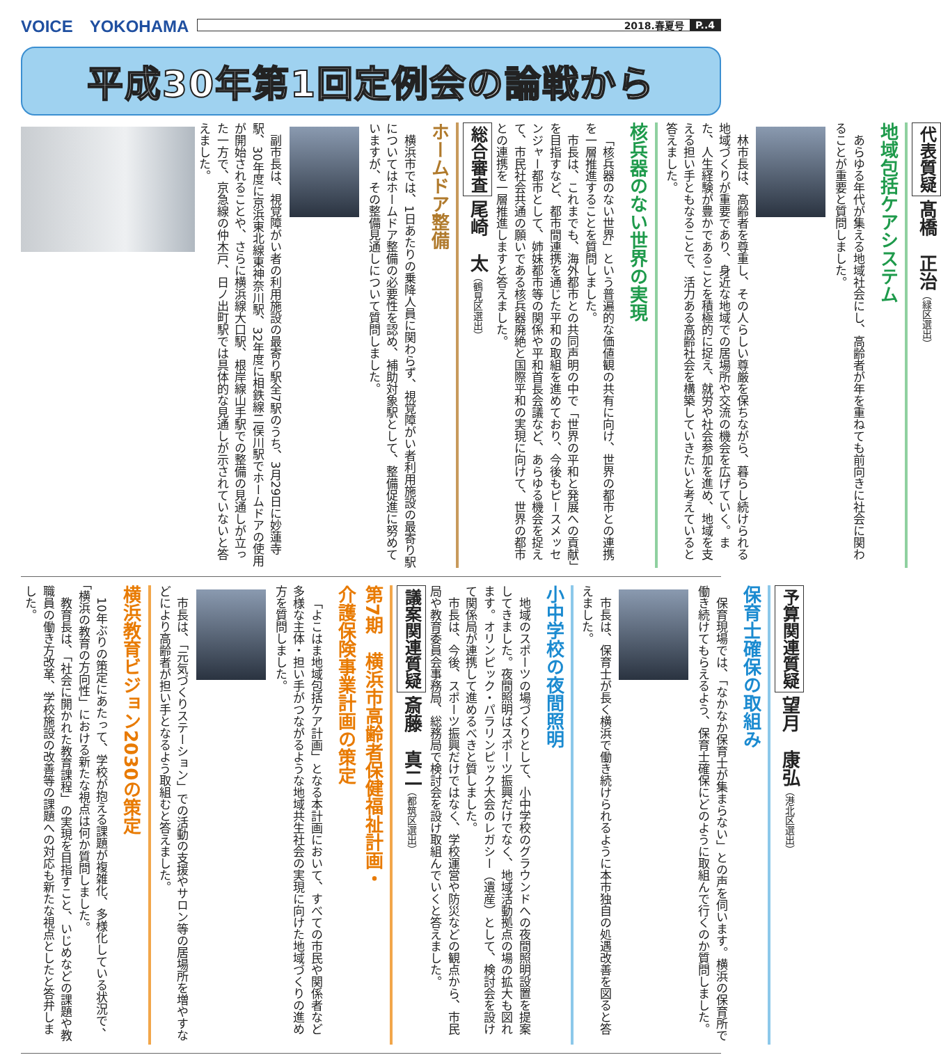VOICE　YOKOHAMA
2018.春夏号 P..4
平成30年第1回定例会の論戦から
代表質疑 髙橋　正治（緑区選出）
地域包括ケアシステム
あらゆる年代が集える地域社会にし、高齢者が年を重ねても前向きに社会に関わることが重要と質問しました。
林市長は、高齢者を尊重し、その人らしい尊厳を保ちながら、暮らし続けられる地域づくりが重要であり、身近な地域での居場所や交流の機会を広げていく。また、人生経験が豊かであることを積極的に捉え、就労や社会参加を進め、地域を支える担い手ともなることで、活力ある高齢社会を構築していきたいと考えていると答えました。
核兵器のない世界の実現
「核兵器のない世界」という普遍的な価値観の共有に向け、世界の都市との連携を一層推進することを質問しました。
市長は、これまでも、海外都市との共同声明の中で「世界の平和と発展への貢献」を目指すなど、都市間連携を通じた平和の取組を進めており、今後もピースメッセンジャー都市として、姉妹都市等の関係や平和首長会議など、あらゆる機会を捉えて、市民社会共通の願いである核兵器廃絶と国際平和の実現に向けて、世界の都市との連携を一層推進しますと答えました。
総合審査 尾崎　太（鶴見区選出）
ホームドア整備
横浜市では、1日あたりの乗降人員に関わらず、視覚障がい者利用施設の最寄り駅についてはホームドア整備の必要性を認め、補助対象駅として、整備促進に努めていますが、その整備見通しについて質問しました。
副市長は、視覚障がい者の利用施設の最寄り駅全7駅のうち、3月29日に妙蓮寺駅、30年度に京浜東北線東神奈川駅、32年度に相鉄線二俣川駅でホームドアの使用が開始されることや、さらに横浜線大口駅、根岸線山手駅での整備の見通しが立った一方で、京急線の仲木戸、日ノ出町駅では具体的な見通しが示されていないと答えました。
予算関連質疑 望月　康弘（港北区選出）
保育士確保の取組み
保育現場では、「なかなか保育士が集まらない」との声を伺います。横浜の保育所で働き続けてもらえるよう、保育士確保にどのように取組んで行くのか質問しました。
市長は、保育士が長く横浜で働き続けられるように本市独自の処遇改善を図ると答えました。
小中学校の夜間照明
地域のスポーツの場づくりとして、小中学校のグラウンドへの夜間照明設置を提案してきました。夜間照明はスポーツ振興だけでなく、地域活動拠点の場の拡大も図れます。オリンピック・パラリンピック大会のレガシー（遺産）として、検討会を設けて関係局が連携して進めるべきと質しました。
市長は、今後、スポーツ振興だけではなく、学校運営や防災などの観点から、市民局や教育委員会事務局、総務局で検討会を設け取組んでいくと答えました。
議案関連質疑 斎藤　真二（都筑区選出）
第7期　横浜市高齢者保健福祉計画・
介護保険事業計画の策定
「よこはま地域包括ケア計画」となる本計画において、すべての市民や関係者など多様な主体・担い手がつながるような地域共生社会の実現に向けた地域づくりの進め方を質問しました。
市長は、「元気づくりステーション」での活動の支援やサロン等の居場所を増やすなどにより高齢者が担い手となるよう取組むと答えました。
横浜教育ビジョン2030の策定
10年ぶりの策定にあたって、学校が抱える課題が複雑化、多様化している状況で、「横浜の教育の方向性」における新たな視点は何か質問しました。
教育長は、「社会に開かれた教育課程」の実現を目指すこと、いじめなどの課題や教職員の働き方改革、学校施設の改善等の課題への対応も新たな視点としたと答弁しました。